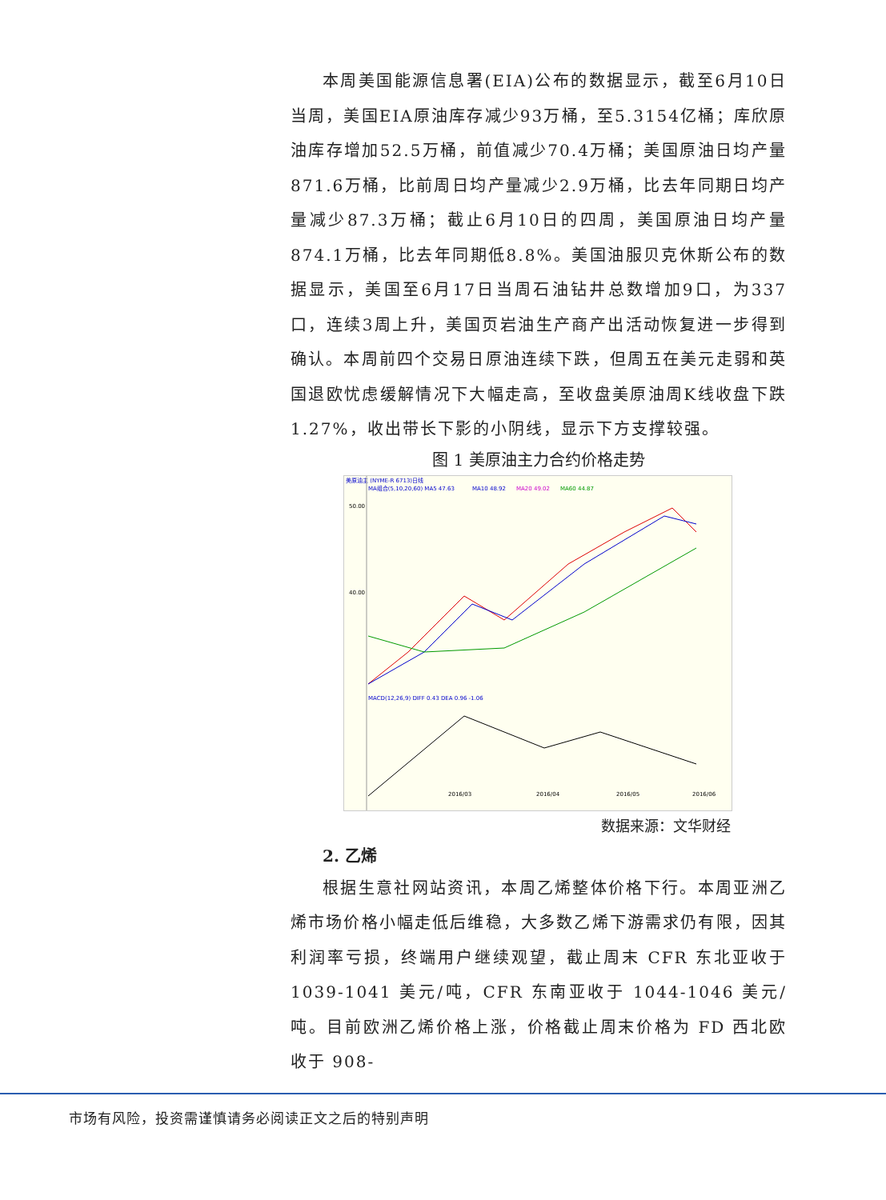本周美国能源信息署(EIA)公布的数据显示，截至6月10日当周，美国EIA原油库存减少93万桶，至5.3154亿桶；库欣原油库存增加52.5万桶，前值减少70.4万桶；美国原油日均产量871.6万桶，比前周日均产量减少2.9万桶，比去年同期日均产量减少87.3万桶；截止6月10日的四周，美国原油日均产量874.1万桶，比去年同期低8.8%。美国油服贝克休斯公布的数据显示，美国至6月17日当周石油钻井总数增加9口，为337口，连续3周上升，美国页岩油生产商产出活动恢复进一步得到确认。本周前四个交易日原油连续下跌，但周五在美元走弱和英国退欧忧虑缓解情况下大幅走高，至收盘美原油周K线收盘下跌1.27%，收出带长下影的小阴线，显示下方支撑较强。
图 1 美原油主力合约价格走势
美原油主 (NYME-R 6713)日线
MA组合(5,10,20,60) MA5 47.63
MA10 48.92
MA20 49.02
MA60 44.87
50.00
40.00
2016/03
2016/04
2016/05
2016/06
MACD(12,26,9) DIFF 0.43 DEA 0.96 -1.06
数据来源：文华财经
2. 乙烯
根据生意社网站资讯，本周乙烯整体价格下行。本周亚洲乙烯市场价格小幅走低后维稳，大多数乙烯下游需求仍有限，因其利润率亏损，终端用户继续观望，截止周末 CFR 东北亚收于1039-1041 美元/吨，CFR 东南亚收于 1044-1046 美元/吨。目前欧洲乙烯价格上涨，价格截止周末价格为 FD 西北欧收于 908-
市场有风险，投资需谨慎请务必阅读正文之后的特别声明